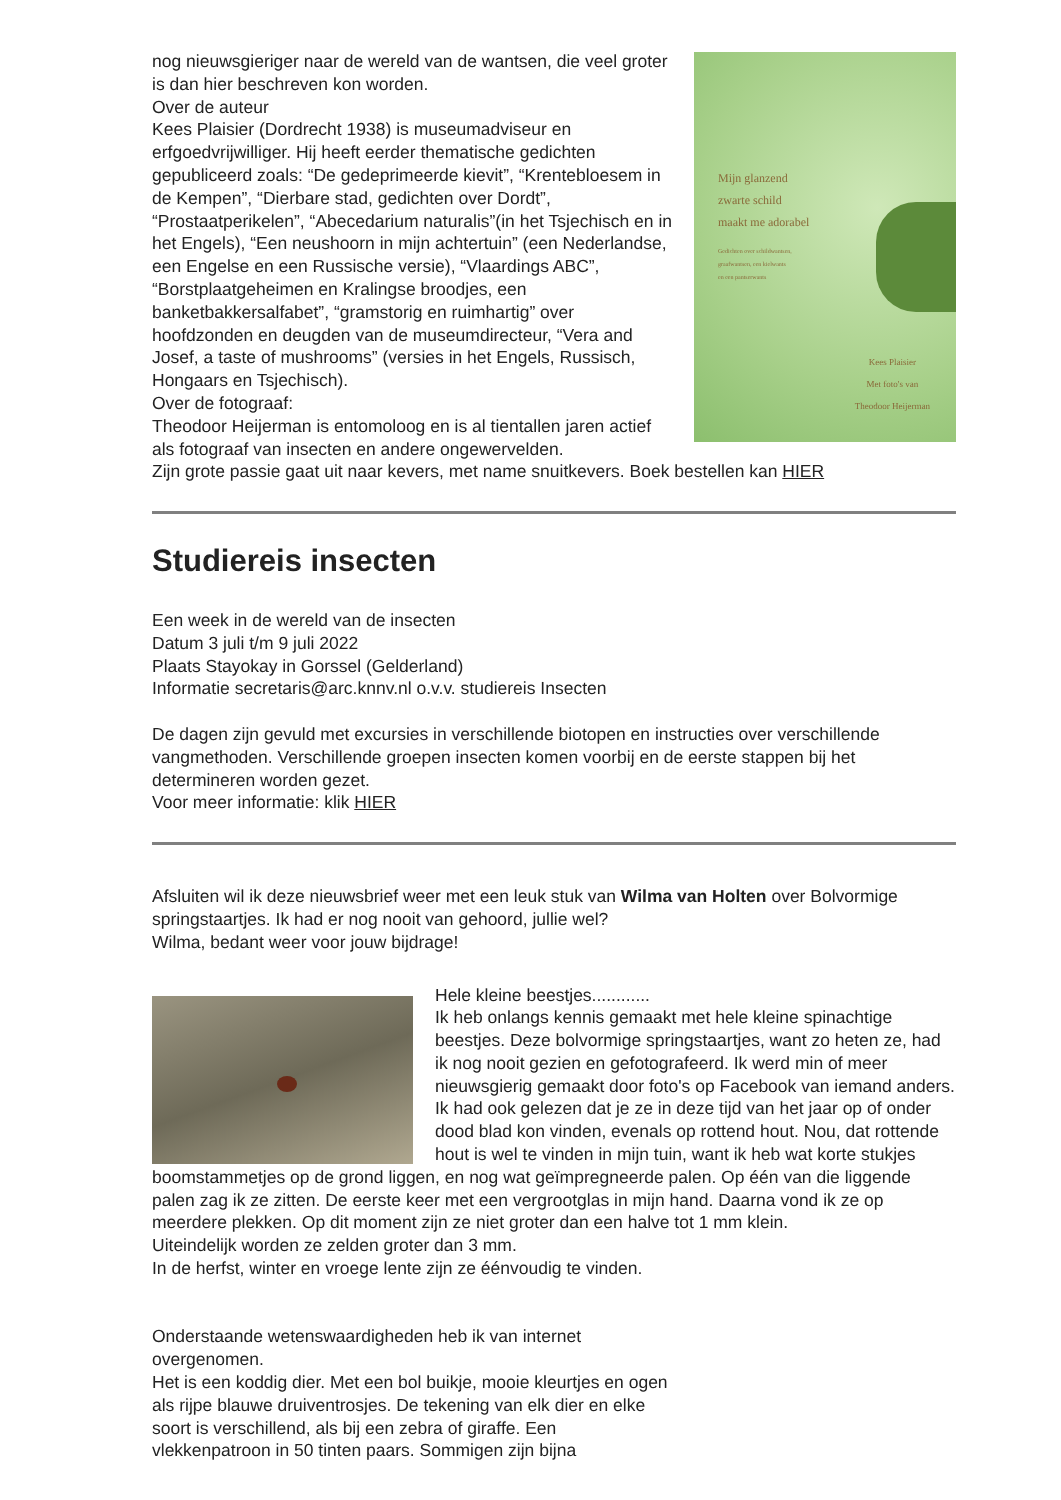Mijn glanzend
zwarte schild
maakt me adorabel
Gedichten over schildwantsen,
graafwantsen, een kielwants
en een pantserwants
Kees Plaisier
Met foto's van
Theodoor Heijerman
nog nieuwsgieriger naar de wereld van de wantsen, die veel groter is dan hier beschreven kon worden.
Over de auteur
Kees Plaisier (Dordrecht 1938) is museumadviseur en erfgoedvrijwilliger. Hij heeft eerder thematische gedichten gepubliceerd zoals: “De gedeprimeerde kievit”, “Krentebloesem in de Kempen”, “Dierbare stad, gedichten over Dordt”, “Prostaatperikelen”, “Abecedarium naturalis”(in het Tsjechisch en in het Engels), “Een neushoorn in mijn achtertuin” (een Nederlandse, een Engelse en een Russische versie), “Vlaardings ABC”, “Borstplaatgeheimen en Kralingse broodjes, een banketbakkersalfabet”, “gramstorig en ruimhartig” over hoofdzonden en deugden van de museumdirecteur, “Vera and Josef, a taste of mushrooms” (versies in het Engels, Russisch, Hongaars en Tsjechisch).
Over de fotograaf:
Theodoor Heijerman is entomoloog en is al tientallen jaren actief als fotograaf van insecten en andere ongewervelden.
Zijn grote passie gaat uit naar kevers, met name snuitkevers. Boek bestellen kan HIER
Studiereis insecten
Een week in de wereld van de insecten
Datum 3 juli t/m 9 juli 2022
Plaats Stayokay in Gorssel (Gelderland)
Informatie secretaris@arc.knnv.nl o.v.v. studiereis Insecten
De dagen zijn gevuld met excursies in verschillende biotopen en instructies over verschillende vangmethoden. Verschillende groepen insecten komen voorbij en de eerste stappen bij het determineren worden gezet.
Voor meer informatie: klik HIER
Afsluiten wil ik deze nieuwsbrief weer met een leuk stuk van Wilma van Holten over Bolvormige springstaartjes. Ik had er nog nooit van gehoord, jullie wel?
Wilma, bedant weer voor jouw bijdrage!
Hele kleine beestjes............
Ik heb onlangs kennis gemaakt met hele kleine spinachtige beestjes. Deze bolvormige springstaartjes, want zo heten ze, had ik nog nooit gezien en gefotografeerd. Ik werd min of meer nieuwsgierig gemaakt door foto's op Facebook van iemand anders.
Ik had ook gelezen dat je ze in deze tijd van het jaar op of onder dood blad kon vinden, evenals op rottend hout. Nou, dat rottende hout is wel te vinden in mijn tuin, want ik heb wat korte stukjes boomstammetjes op de grond liggen, en nog wat geïmpregneerde palen. Op één van die liggende palen zag ik ze zitten. De eerste keer met een vergrootglas in mijn hand. Daarna vond ik ze op meerdere plekken. Op dit moment zijn ze niet groter dan een halve tot 1 mm klein.
Uiteindelijk worden ze zelden groter dan 3 mm.
In de herfst, winter en vroege lente zijn ze éénvoudig te vinden.
Onderstaande wetenswaardigheden heb ik van internet overgenomen.
Het is een koddig dier. Met een bol buikje, mooie kleurtjes en ogen als rijpe blauwe druiventrosjes. De tekening van elk dier en elke soort is verschillend, als bij een zebra of giraffe. Een vlekkenpatroon in 50 tinten paars. Sommigen zijn bijna